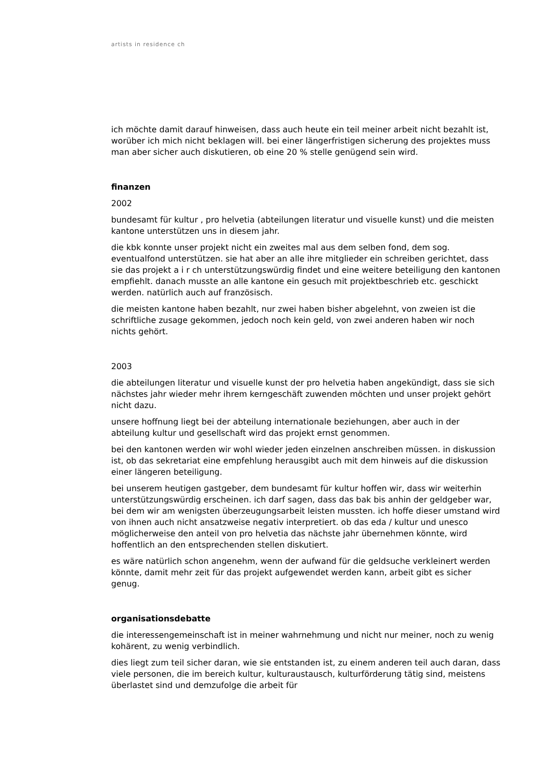artists in residence ch
ich möchte damit darauf hinweisen, dass auch heute ein teil meiner arbeit nicht bezahlt ist, worüber ich mich nicht beklagen will. bei einer längerfristigen sicherung des projektes muss man aber sicher auch diskutieren, ob eine 20 % stelle genügend sein wird.
finanzen
2002
bundesamt für kultur , pro helvetia (abteilungen literatur und visuelle kunst) und die meisten kantone unterstützen uns in diesem jahr.
die kbk konnte unser projekt nicht ein zweites mal aus dem selben fond, dem sog. eventualfond unterstützen. sie hat aber an alle ihre mitglieder ein schreiben gerichtet, dass sie das projekt a i r ch unterstützungswürdig findet und eine weitere beteiligung den kantonen empfiehlt. danach musste an alle kantone ein gesuch mit projektbeschrieb etc. geschickt werden. natürlich auch auf französisch.
die meisten kantone haben bezahlt, nur zwei haben bisher abgelehnt, von zweien ist die schriftliche zusage gekommen, jedoch noch kein geld, von zwei anderen haben wir noch nichts gehört.
2003
die abteilungen literatur und visuelle kunst der pro helvetia haben angekündigt, dass sie sich nächstes jahr wieder mehr ihrem kerngeschäft zuwenden möchten und unser projekt gehört nicht dazu.
unsere hoffnung liegt bei der abteilung internationale beziehungen, aber auch in der abteilung kultur und gesellschaft wird das projekt ernst genommen.
bei den kantonen werden wir wohl wieder jeden einzelnen anschreiben müssen. in diskussion ist, ob das sekretariat eine empfehlung herausgibt auch mit dem hinweis auf die diskussion einer längeren beteiligung.
bei unserem heutigen gastgeber, dem bundesamt für kultur hoffen wir, dass wir weiterhin unterstützungswürdig erscheinen. ich darf sagen, dass das bak bis anhin der geldgeber war, bei dem wir am wenigsten überzeugungsarbeit leisten mussten. ich hoffe dieser umstand wird von ihnen auch nicht ansatzweise negativ interpretiert. ob das eda / kultur und unesco möglicherweise den anteil von pro helvetia das nächste jahr übernehmen könnte, wird hoffentlich an den entsprechenden stellen diskutiert.
es wäre natürlich schon angenehm, wenn der aufwand für die geldsuche verkleinert werden könnte, damit mehr zeit für das projekt aufgewendet werden kann, arbeit gibt es sicher genug.
organisationsdebatte
die interessengemeinschaft ist in meiner wahrnehmung und nicht nur meiner, noch zu wenig kohärent, zu wenig verbindlich.
dies liegt zum teil sicher daran, wie sie entstanden ist, zu einem anderen teil auch daran, dass viele personen, die im bereich kultur, kulturaustausch, kulturförderung tätig sind, meistens überlastet sind und demzufolge die arbeit für